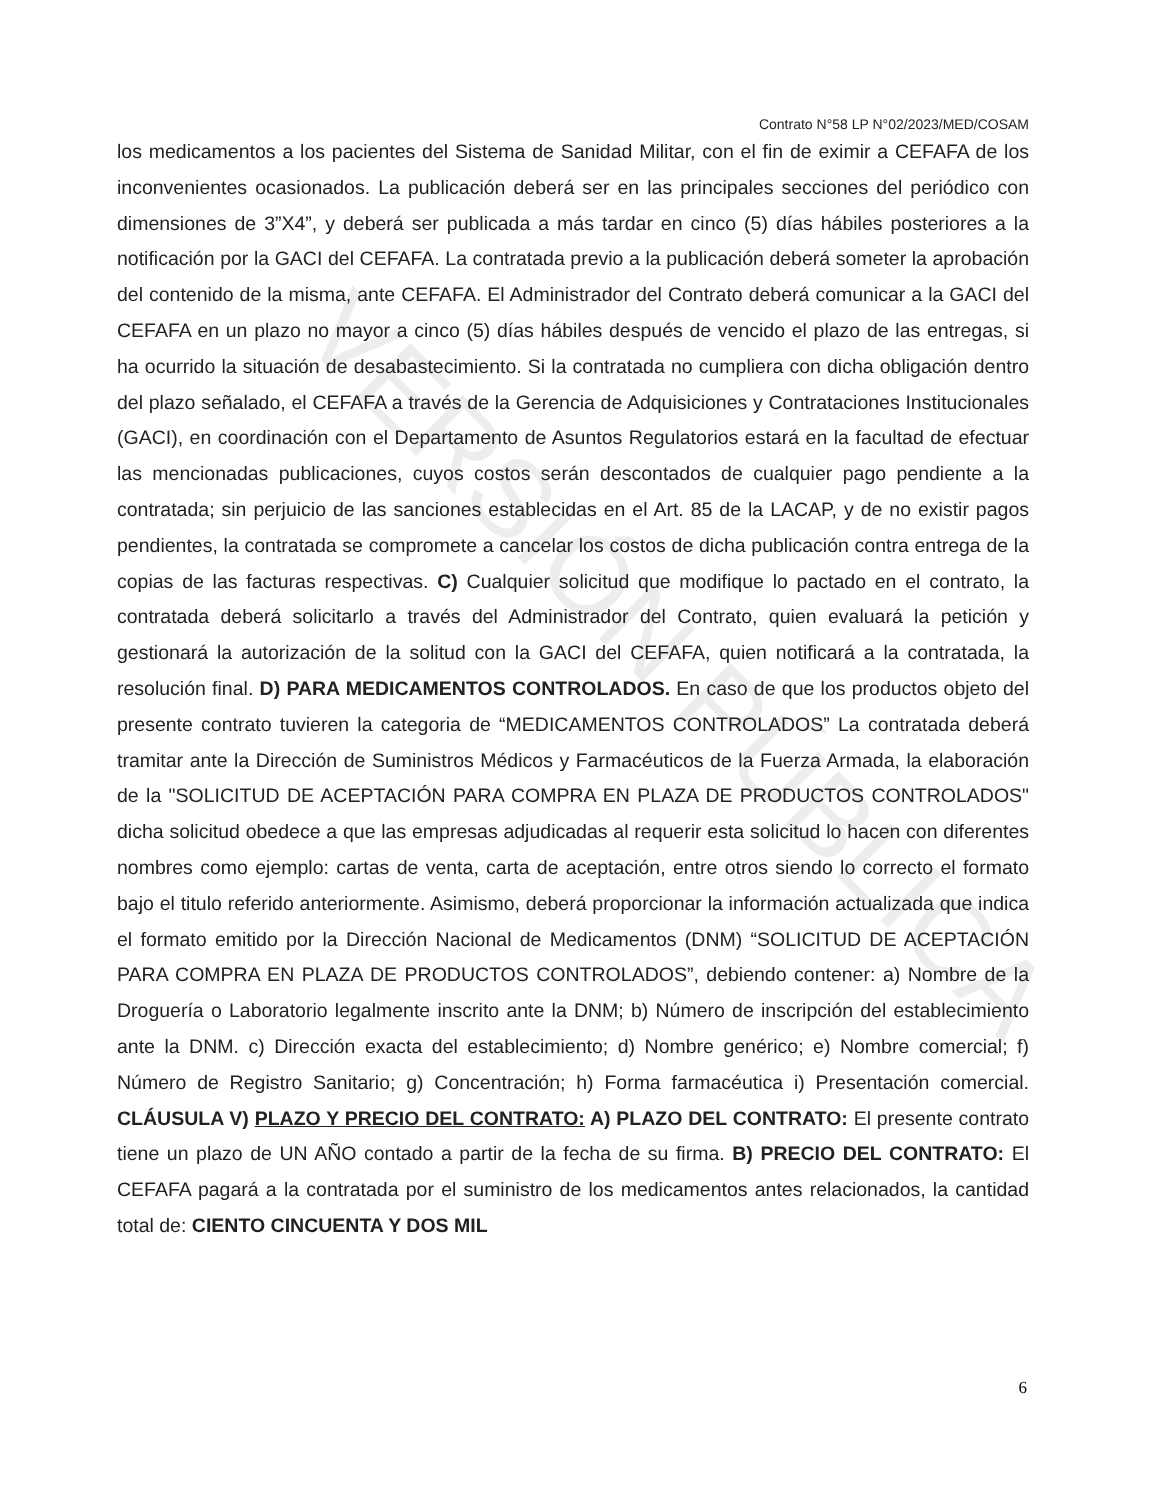VERSIÓN PÚBLICA
Contrato N°58 LP N°02/2023/MED/COSAM
los medicamentos a los pacientes del Sistema de Sanidad Militar, con el fin de eximir a CEFAFA de los inconvenientes ocasionados. La publicación deberá ser en las principales secciones del periódico con dimensiones de 3”X4”, y deberá ser publicada a más tardar en cinco (5) días hábiles posteriores a la notificación por la GACI del CEFAFA. La contratada previo a la publicación deberá someter la aprobación del contenido de la misma, ante CEFAFA. El Administrador del Contrato deberá comunicar a la GACI del CEFAFA en un plazo no mayor a cinco (5) días hábiles después de vencido el plazo de las entregas, si ha ocurrido la situación de desabastecimiento. Si la contratada no cumpliera con dicha obligación dentro del plazo señalado, el CEFAFA a través de la Gerencia de Adquisiciones y Contrataciones Institucionales (GACI), en coordinación con el Departamento de Asuntos Regulatorios estará en la facultad de efectuar las mencionadas publicaciones, cuyos costos serán descontados de cualquier pago pendiente a la contratada; sin perjuicio de las sanciones establecidas en el Art. 85 de la LACAP, y de no existir pagos pendientes, la contratada se compromete a cancelar los costos de dicha publicación contra entrega de la copias de las facturas respectivas. C) Cualquier solicitud que modifique lo pactado en el contrato, la contratada deberá solicitarlo a través del Administrador del Contrato, quien evaluará la petición y gestionará la autorización de la solitud con la GACI del CEFAFA, quien notificará a la contratada, la resolución final. D) PARA MEDICAMENTOS CONTROLADOS. En caso de que los productos objeto del presente contrato tuvieren la categoria de “MEDICAMENTOS CONTROLADOS” La contratada deberá tramitar ante la Dirección de Suministros Médicos y Farmacéuticos de la Fuerza Armada, la elaboración de la "SOLICITUD DE ACEPTACIÓN PARA COMPRA EN PLAZA DE PRODUCTOS CONTROLADOS" dicha solicitud obedece a que las empresas adjudicadas al requerir esta solicitud lo hacen con diferentes nombres como ejemplo: cartas de venta, carta de aceptación, entre otros siendo lo correcto el formato bajo el titulo referido anteriormente. Asimismo, deberá proporcionar la información actualizada que indica el formato emitido por la Dirección Nacional de Medicamentos (DNM) “SOLICITUD DE ACEPTACIÓN PARA COMPRA EN PLAZA DE PRODUCTOS CONTROLADOS”, debiendo contener: a) Nombre de la Droguería o Laboratorio legalmente inscrito ante la DNM; b) Número de inscripción del establecimiento ante la DNM. c) Dirección exacta del establecimiento; d) Nombre genérico; e) Nombre comercial; f) Número de Registro Sanitario; g) Concentración; h) Forma farmacéutica i) Presentación comercial. CLÁUSULA V) PLAZO Y PRECIO DEL CONTRATO: A) PLAZO DEL CONTRATO: El presente contrato tiene un plazo de UN AÑO contado a partir de la fecha de su firma. B) PRECIO DEL CONTRATO: El CEFAFA pagará a la contratada por el suministro de los medicamentos antes relacionados, la cantidad total de: CIENTO CINCUENTA Y DOS MIL
6